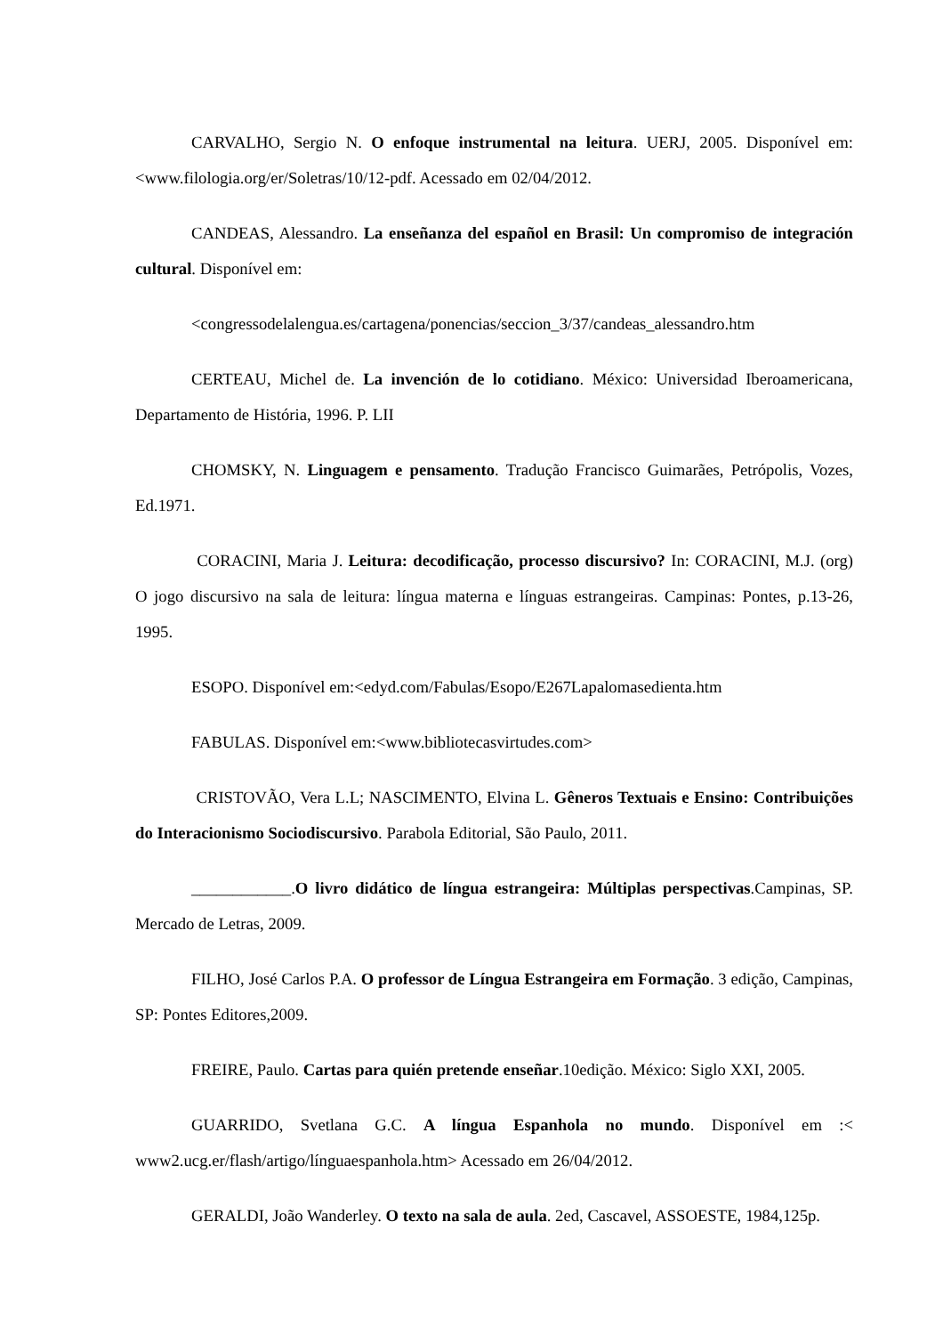CARVALHO, Sergio N. O enfoque instrumental na leitura. UERJ, 2005. Disponível em: <www.filologia.org/er/Soletras/10/12-pdf. Acessado em 02/04/2012.
CANDEAS, Alessandro. La enseñanza del español en Brasil: Un compromiso de integración cultural. Disponível em:
<congressodelalengua.es/cartagena/ponencias/seccion_3/37/candeas_alessandro.htm
CERTEAU, Michel de. La invención de lo cotidiano. México: Universidad Iberoamericana, Departamento de História, 1996. P. LII
CHOMSKY, N. Linguagem e pensamento. Tradução Francisco Guimarães, Petrópolis, Vozes, Ed.1971.
CORACINI, Maria J. Leitura: decodificação, processo discursivo? In: CORACINI, M.J. (org) O jogo discursivo na sala de leitura: língua materna e línguas estrangeiras. Campinas: Pontes, p.13-26, 1995.
ESOPO. Disponível em:<edyd.com/Fabulas/Esopo/E267Lapalomasedienta.htm
FABULAS. Disponível em:<www.bibliotecasvirtudes.com>
CRISTOVÃO, Vera L.L; NASCIMENTO, Elvina L. Gêneros Textuais e Ensino: Contribuições do Interacionismo Sociodiscursivo. Parabola Editorial, São Paulo, 2011.
____________.O livro didático de língua estrangeira: Múltiplas perspectivas.Campinas, SP. Mercado de Letras, 2009.
FILHO, José Carlos P.A. O professor de Língua Estrangeira em Formação. 3 edição, Campinas, SP: Pontes Editores,2009.
FREIRE, Paulo. Cartas para quién pretende enseñar.10edição. México: Siglo XXI, 2005.
GUARRIDO, Svetlana G.C. A língua Espanhola no mundo. Disponível em :< www2.ucg.er/flash/artigo/línguaespanhola.htm> Acessado em 26/04/2012.
GERALDI, João Wanderley. O texto na sala de aula. 2ed, Cascavel, ASSOESTE, 1984,125p.